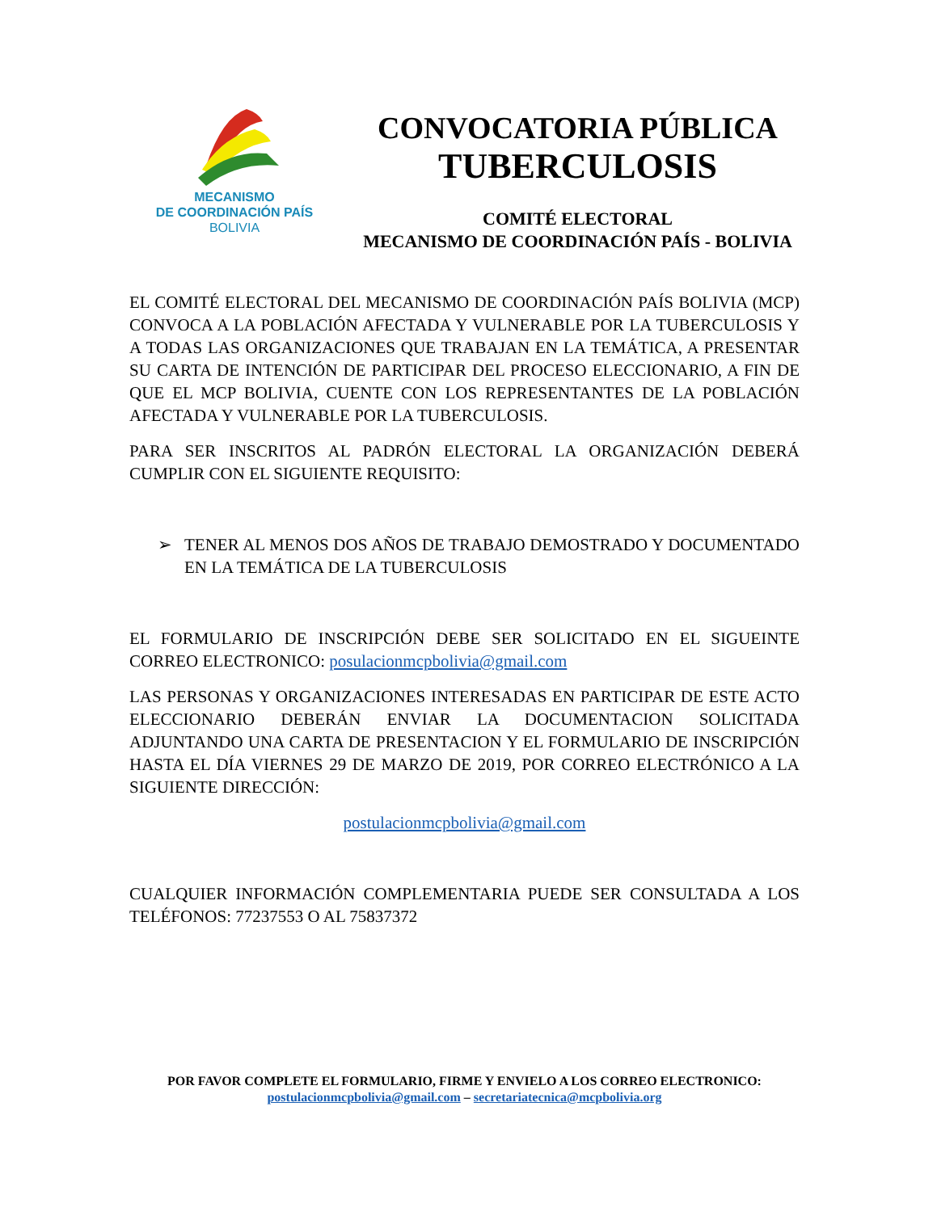MECANISMO
DE COORDINACIÓN PAÍS
BOLIVIA
CONVOCATORIA PÚBLICA
TUBERCULOSIS
COMITÉ ELECTORAL
MECANISMO DE COORDINACIÓN PAÍS - BOLIVIA
EL COMITÉ ELECTORAL DEL MECANISMO DE COORDINACIÓN PAÍS BOLIVIA (MCP) CONVOCA A LA POBLACIÓN AFECTADA Y VULNERABLE POR LA TUBERCULOSIS Y A TODAS LAS ORGANIZACIONES QUE TRABAJAN EN LA TEMÁTICA, A PRESENTAR SU CARTA DE INTENCIÓN DE PARTICIPAR DEL PROCESO ELECCIONARIO, A FIN DE QUE EL MCP BOLIVIA, CUENTE CON LOS REPRESENTANTES DE LA POBLACIÓN AFECTADA Y VULNERABLE POR LA TUBERCULOSIS.
PARA SER INSCRITOS AL PADRÓN ELECTORAL LA ORGANIZACIÓN DEBERÁ CUMPLIR CON EL SIGUIENTE REQUISITO:
➢ TENER AL MENOS DOS AÑOS DE TRABAJO DEMOSTRADO Y DOCUMENTADO EN LA TEMÁTICA DE LA TUBERCULOSIS
EL FORMULARIO DE INSCRIPCIÓN DEBE SER SOLICITADO EN EL SIGUEINTE CORREO ELECTRONICO: posulacionmcpbolivia@gmail.com
LAS PERSONAS Y ORGANIZACIONES INTERESADAS EN PARTICIPAR DE ESTE ACTO ELECCIONARIO DEBERÁN ENVIAR LA DOCUMENTACION SOLICITADA ADJUNTANDO UNA CARTA DE PRESENTACION Y EL FORMULARIO DE INSCRIPCIÓN HASTA EL DÍA VIERNES 29 DE MARZO DE 2019, POR CORREO ELECTRÓNICO A LA SIGUIENTE DIRECCIÓN:
postulacionmcpbolivia@gmail.com
CUALQUIER INFORMACIÓN COMPLEMENTARIA PUEDE SER CONSULTADA A LOS TELÉFONOS: 77237553 O AL 75837372
POR FAVOR COMPLETE EL FORMULARIO, FIRME Y ENVIELO A LOS CORREO ELECTRONICO:
postulacionmcpbolivia@gmail.com – secretariatecnica@mcpbolivia.org